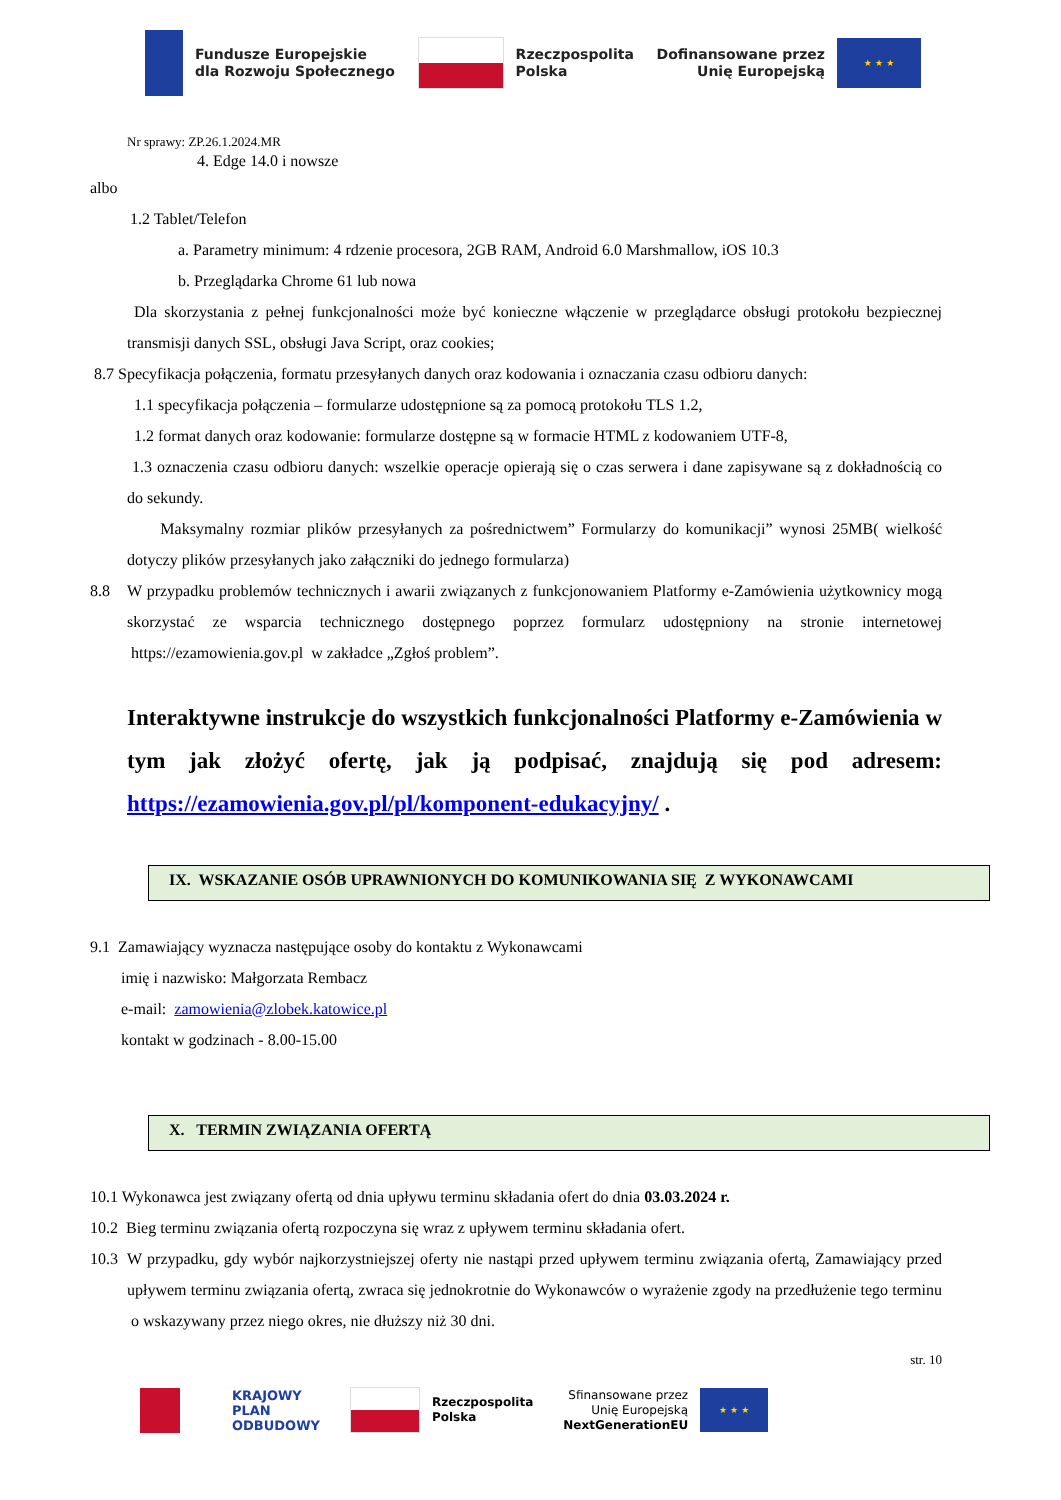Fundusze Europejskie
dla Rozwoju Społecznego
Rzeczpospolita
Polska
Dofinansowane przez
Unię Europejską
★ ★ ★
Nr sprawy: ZP.26.1.2024.MR
4. Edge 14.0 i nowsze
albo
1.2 Tablet/Telefon
a. Parametry minimum: 4 rdzenie procesora, 2GB RAM, Android 6.0 Marshmallow, iOS 10.3
b. Przeglądarka Chrome 61 lub nowa
Dla skorzystania z pełnej funkcjonalności może być konieczne włączenie w przeglądarce obsługi protokołu bezpiecznej transmisji danych SSL, obsługi Java Script, oraz cookies;
8.7 Specyfikacja połączenia, formatu przesyłanych danych oraz kodowania i oznaczania czasu odbioru danych:
1.1 specyfikacja połączenia – formularze udostępnione są za pomocą protokołu TLS 1.2,
1.2 format danych oraz kodowanie: formularze dostępne są w formacie HTML z kodowaniem UTF-8,
1.3 oznaczenia czasu odbioru danych: wszelkie operacje opierają się o czas serwera i dane zapisywane są z dokładnością co do sekundy.
Maksymalny rozmiar plików przesyłanych za pośrednictwem” Formularzy do komunikacji” wynosi 25MB( wielkość dotyczy plików przesyłanych jako załączniki do jednego formularza)
8.8 W przypadku problemów technicznych i awarii związanych z funkcjonowaniem Platformy e-Zamówienia użytkownicy mogą skorzystać ze wsparcia technicznego dostępnego poprzez formularz udostępniony na stronie internetowej https://ezamowienia.gov.pl w zakładce „Zgłoś problem”.
Interaktywne instrukcje do wszystkich funkcjonalności Platformy e-Zamówienia w tym jak złożyć ofertę, jak ją podpisać, znajdują się pod adresem: https://ezamowienia.gov.pl/pl/komponent-edukacyjny/ .
IX. WSKAZANIE OSÓB UPRAWNIONYCH DO KOMUNIKOWANIA SIĘ Z WYKONAWCAMI
9.1 Zamawiający wyznacza następujące osoby do kontaktu z Wykonawcami
imię i nazwisko: Małgorzata Rembacz
e-mail: zamowienia@zlobek.katowice.pl
kontakt w godzinach - 8.00-15.00
X. TERMIN ZWIĄZANIA OFERTĄ
10.1 Wykonawca jest związany ofertą od dnia upływu terminu składania ofert do dnia 03.03.2024 r.
10.2 Bieg terminu związania ofertą rozpoczyna się wraz z upływem terminu składania ofert.
10.3
W przypadku, gdy wybór najkorzystniejszej oferty nie nastąpi przed upływem terminu związania ofertą, Zamawiający przed upływem terminu związania ofertą, zwraca się jednokrotnie do Wykonawców o wyrażenie zgody na przedłużenie tego terminu o wskazywany przez niego okres, nie dłuższy niż 30 dni.
str. 10
KRAJOWY
PLAN
ODBUDOWY
Rzeczpospolita
Polska
Sfinansowane przez
Unię Europejską
NextGenerationEU
★ ★ ★